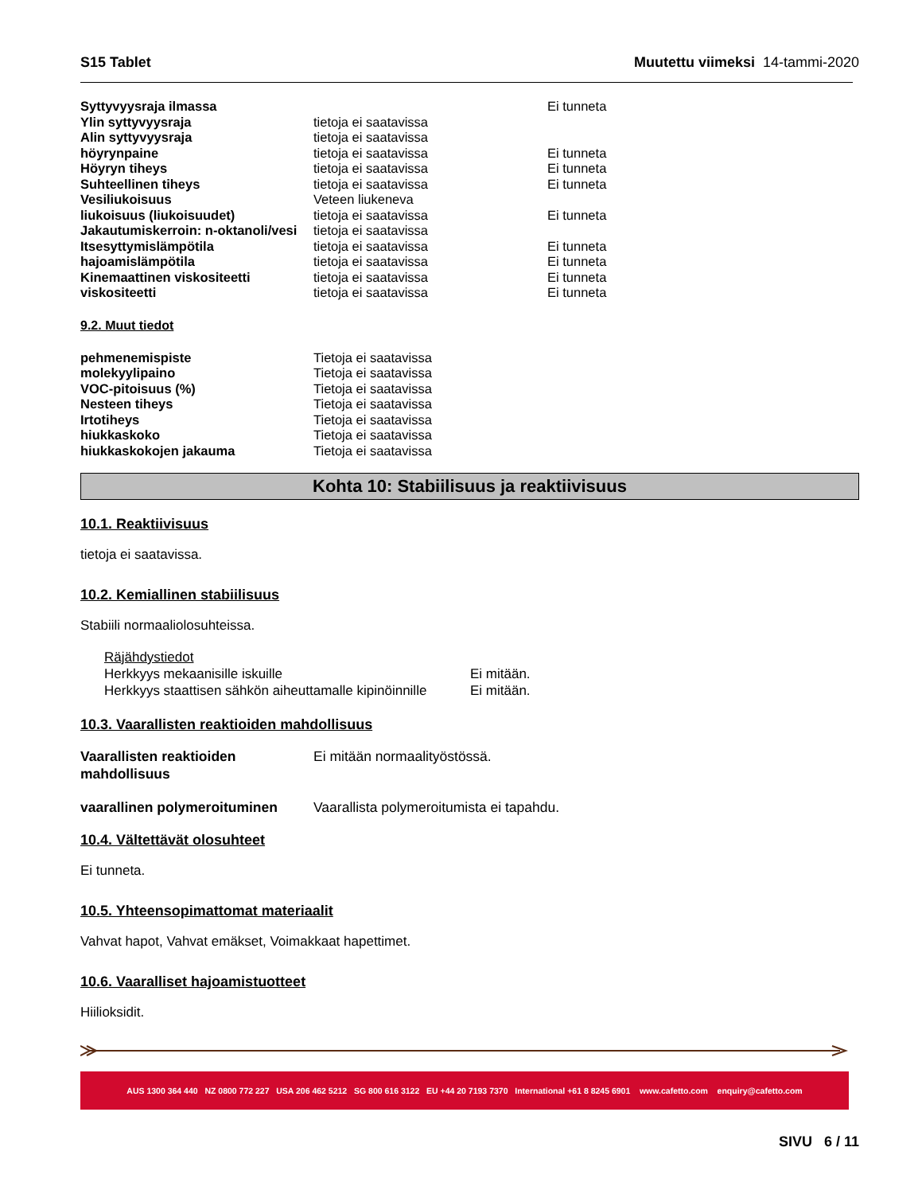S15 Tablet Muutettu viimeksi 14-tammi-2020
| Syttyvyysraja ilmassa | | Ei tunneta |
| Ylin syttyvyysraja | tietoja ei saatavissa | |
| Alin syttyvyysraja | tietoja ei saatavissa | |
| höyrynpaine | tietoja ei saatavissa | Ei tunneta |
| Höyryn tiheys | tietoja ei saatavissa | Ei tunneta |
| Suhteellinen tiheys | tietoja ei saatavissa | Ei tunneta |
| Vesiliukoisuus | Veteen liukeneva | |
| liukoisuus (liukoisuudet) | tietoja ei saatavissa | Ei tunneta |
| Jakautumiskerroin: n-oktanoli/vesi | tietoja ei saatavissa | |
| Itsesyttymislämpötila | tietoja ei saatavissa | Ei tunneta |
| hajoamislämpötila | tietoja ei saatavissa | Ei tunneta |
| Kinemaattinen viskositeetti | tietoja ei saatavissa | Ei tunneta |
| viskositeetti | tietoja ei saatavissa | Ei tunneta |
9.2. Muut tiedot
| pehmenemispiste | Tietoja ei saatavissa |
| molekyylipaino | Tietoja ei saatavissa |
| VOC-pitoisuus (%) | Tietoja ei saatavissa |
| Nesteen tiheys | Tietoja ei saatavissa |
| Irtotiheys | Tietoja ei saatavissa |
| hiukkaskoko | Tietoja ei saatavissa |
| hiukkaskokojen jakauma | Tietoja ei saatavissa |
Kohta 10: Stabiilisuus ja reaktiivisuus
10.1. Reaktiivisuus
tietoja ei saatavissa.
10.2. Kemiallinen stabiilisuus
Stabiili normaaliolosuhteissa.
Räjähdystiedot
| Herkkyys mekaanisille iskuille | Ei mitään. |
| Herkkyys staattisen sähkön aiheuttamalle kipinöinnille | Ei mitään. |
10.3. Vaarallisten reaktioiden mahdollisuus
| Vaarallisten reaktioiden mahdollisuus | Ei mitään normaalityöstössä. |
| vaarallinen polymeroituminen | Vaarallista polymeroitumista ei tapahdu. |
10.4. Vältettävät olosuhteet
Ei tunneta.
10.5. Yhteensopimattomat materiaalit
Vahvat hapot, Vahvat emäkset, Voimakkaat hapettimet.
10.6. Vaaralliset hajoamistuotteet
Hiilioksidit.
AUS 1300 364 440 NZ 0800 772 227 USA 206 462 5212 SG 800 616 3122 EU +44 20 7193 7370 International +61 8 8245 6901 www.cafetto.com enquiry@cafetto.com
SIVU 6 / 11